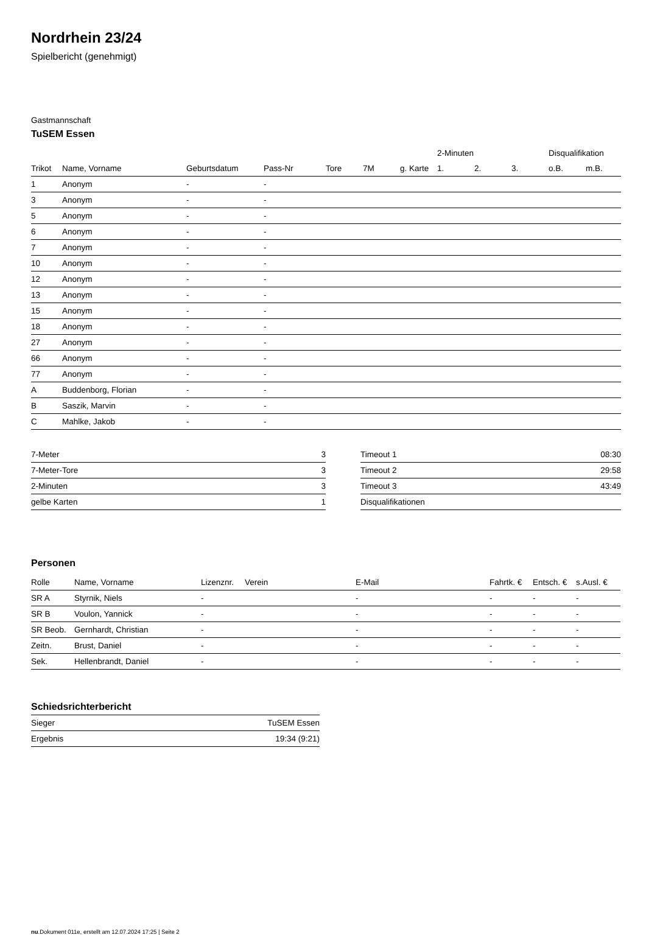Nordrhein 23/24
Spielbericht (genehmigt)
Gastmannschaft
TuSEM Essen
| | | | | | | | 2-Minuten | | | Disqualifikation | |
| --- | --- | --- | --- | --- | --- | --- | --- | --- | --- | --- | --- |
| Trikot | Name, Vorname | Geburtsdatum | Pass-Nr | Tore | 7M | g. Karte | 1. | 2. | 3. | o.B. | m.B. |
| 1 | Anonym | - | - | | | | | | | | |
| 3 | Anonym | - | - | | | | | | | | |
| 5 | Anonym | - | - | | | | | | | | |
| 6 | Anonym | - | - | | | | | | | | |
| 7 | Anonym | - | - | | | | | | | | |
| 10 | Anonym | - | - | | | | | | | | |
| 12 | Anonym | - | - | | | | | | | | |
| 13 | Anonym | - | - | | | | | | | | |
| 15 | Anonym | - | - | | | | | | | | |
| 18 | Anonym | - | - | | | | | | | | |
| 27 | Anonym | - | - | | | | | | | | |
| 66 | Anonym | - | - | | | | | | | | |
| 77 | Anonym | - | - | | | | | | | | |
| A | Buddenborg, Florian | - | - | | | | | | | | |
| B | Saszik, Marvin | - | - | | | | | | | | |
| C | Mahlke, Jakob | - | - | | | | | | | | |
| 7-Meter | 3 |
| 7-Meter-Tore | 3 |
| 2-Minuten | 3 |
| gelbe Karten | 1 |
| Timeout 1 | 08:30 |
| Timeout 2 | 29:58 |
| Timeout 3 | 43:49 |
| Disqualifikationen | |
Personen
| Rolle | Name, Vorname | Lizenznr. | Verein | E-Mail | Fahrtk. € | Entsch. € | s.Ausl. € |
| --- | --- | --- | --- | --- | --- | --- | --- |
| SR A | Styrnik, Niels | - | | - | - | - | - |
| SR B | Voulon, Yannick | - | | - | - | - | - |
| SR Beob. | Gernhardt, Christian | - | | - | - | - | - |
| Zeitn. | Brust, Daniel | - | | - | - | - | - |
| Sek. | Hellenbrandt, Daniel | - | | - | - | - | - |
Schiedsrichterbericht
| Sieger | TuSEM Essen |
| Ergebnis | 19:34 (9:21) |
nu.Dokument 011e, erstellt am 12.07.2024 17:25 | Seite 2